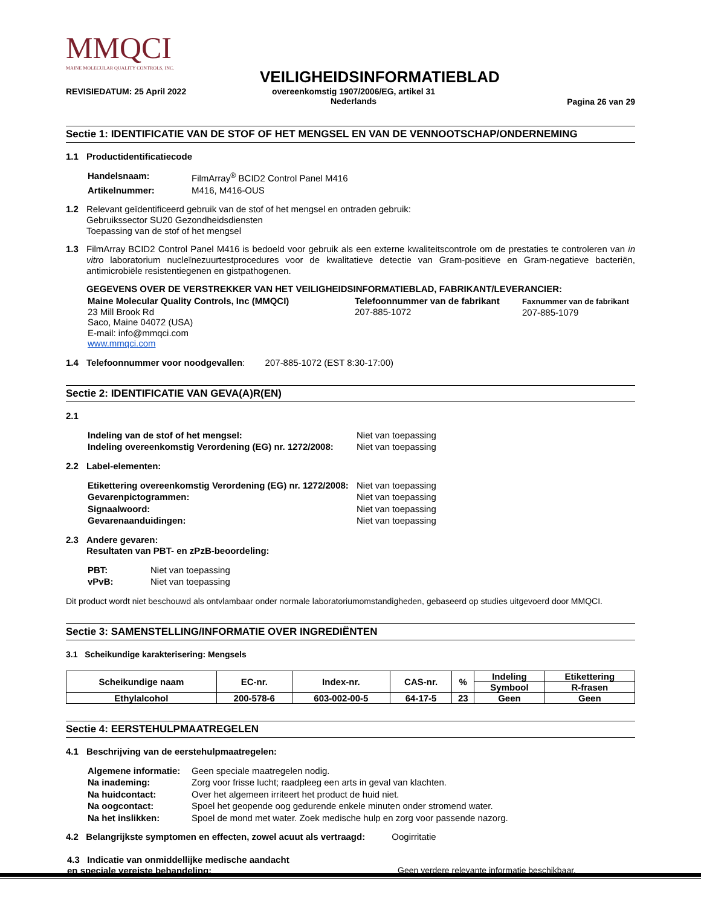MMQCI
MAINE MOLECULAR QUALITY CONTROLS, INC.
VEILIGHEIDSINFORMATIEBLAD
REVISIEDATUM: 25 April 2022
overeenkomstig 1907/2006/EG, artikel 31
Nederlands
Pagina 26 van 29
Sectie 1: IDENTIFICATIE VAN DE STOF OF HET MENGSEL EN VAN DE VENNOOTSCHAP/ONDERNEMING
1.1 Productidentificatiecode
| Handelsnaam: | FilmArray<sup>®</sup> BCID2 Control Panel M416 |
| Artikelnummer: | M416, M416-OUS |
1.2 Relevant geïdentificeerd gebruik van de stof of het mengsel en ontraden gebruik:
Gebruikssector SU20 Gezondheidsdiensten
Toepassing van de stof of het mengsel
1.3 FilmArray BCID2 Control Panel M416 is bedoeld voor gebruik als een externe kwaliteitscontrole om de prestaties te controleren van in vitro laboratorium nucleïnezuurtestprocedures voor de kwalitatieve detectie van Gram-positieve en Gram-negatieve bacteriën, antimicrobiële resistentiegenen en gistpathogenen.
GEGEVENS OVER DE VERSTREKKER VAN HET VEILIGHEIDSINFORMATIEBLAD, FABRIKANT/LEVERANCIER:
| Maine Molecular Quality Controls, Inc (MMQCI) 23 Mill Brook Rd Saco, Maine 04072 (USA) E-mail: info@mmqci.com www.mmqci.com | Telefoonnummer van de fabrikant 207-885-1072 | Faxnummer van de fabrikant 207-885-1079 |
1.4 Telefoonnummer voor noodgevallen: 207-885-1072 (EST 8:30-17:00)
Sectie 2: IDENTIFICATIE VAN GEVA(A)R(EN)
2.1
| Indeling van de stof of het mengsel: | Niet van toepassing |
| Indeling overeenkomstig Verordening (EG) nr. 1272/2008: | Niet van toepassing |
2.2 Label-elementen:
| Etikettering overeenkomstig Verordening (EG) nr. 1272/2008: | Niet van toepassing |
| Gevarenpictogrammen: | Niet van toepassing |
| Signaalwoord: | Niet van toepassing |
| Gevarenaanduidingen: | Niet van toepassing |
2.3 Andere gevaren:
Resultaten van PBT- en zPzB-beoordeling:
| PBT: | Niet van toepassing |
| vPvB: | Niet van toepassing |
Dit product wordt niet beschouwd als ontvlambaar onder normale laboratoriumomstandigheden, gebaseerd op studies uitgevoerd door MMQCI.
Sectie 3: SAMENSTELLING/INFORMATIE OVER INGREDIËNTEN
3.1 Scheikundige karakterisering: Mengsels
| Scheikundige naam | EC-nr. | Index-nr. | CAS-nr. | % | Indeling | Etikettering |
| --- | --- | --- | --- | --- | --- | --- |
| | | | | | Symbool | R-frasen |
| Ethylalcohol | 200-578-6 | 603-002-00-5 | 64-17-5 | 23 | Geen | Geen |
Sectie 4: EERSTEHULPMAATREGELEN
4.1 Beschrijving van de eerstehulpmaatregelen:
| Algemene informatie: | Geen speciale maatregelen nodig. |
| Na inademing: | Zorg voor frisse lucht; raadpleeg een arts in geval van klachten. |
| Na huidcontact: | Over het algemeen irriteert het product de huid niet. |
| Na oogcontact: | Spoel het geopende oog gedurende enkele minuten onder stromend water. |
| Na het inslikken: | Spoel de mond met water. Zoek medische hulp en zorg voor passende nazorg. |
4.2 Belangrijkste symptomen en effecten, zowel acuut als vertraagd: Oogirritatie
| 4.3 Indicatie van onmiddellijke medische aandacht en speciale vereiste behandeling: | Geen verdere relevante informatie beschikbaar. |